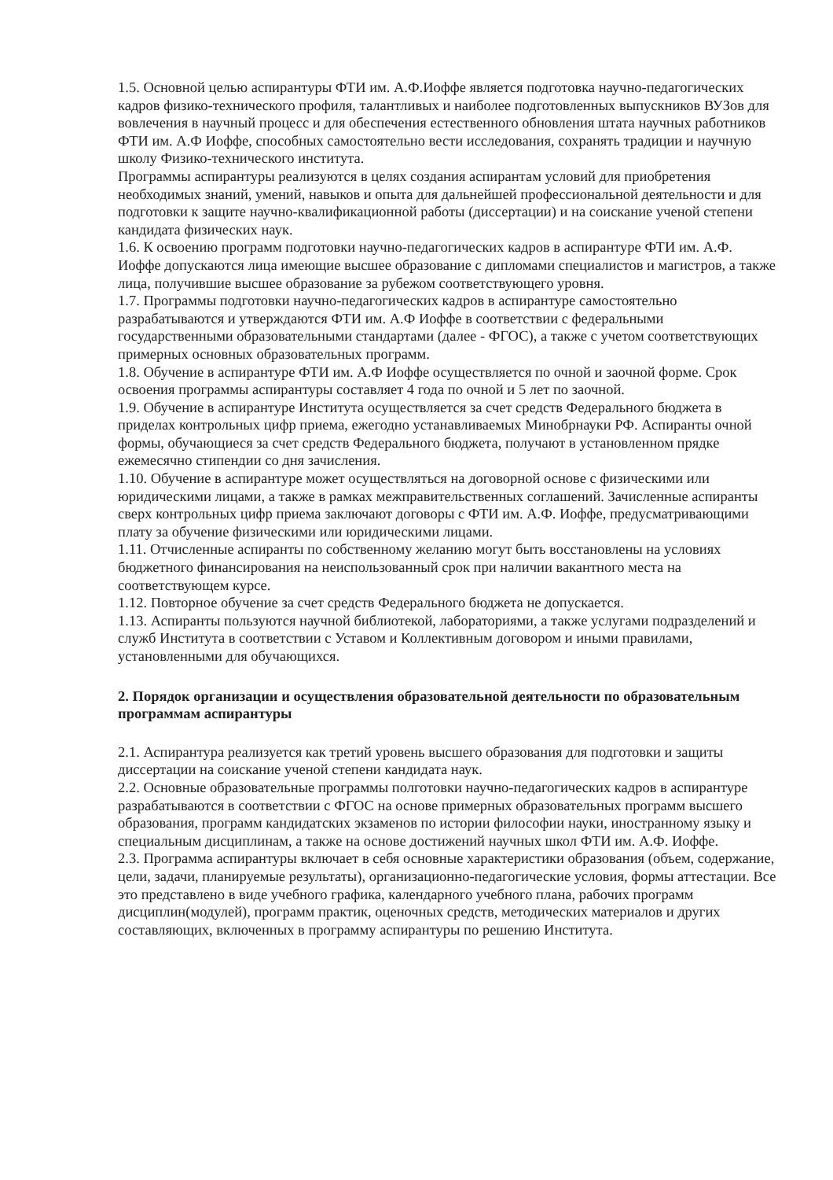1.5. Основной целью аспирантуры ФТИ им. А.Ф.Иоффе является подготовка научно-педагогических кадров физико-технического профиля, талантливых и наиболее подготовленных выпускников ВУЗов для вовлечения в научный процесс и для обеспечения естественного обновления штата научных работников ФТИ им. А.Ф Иоффе, способных самостоятельно вести исследования, сохранять традиции и научную школу Физико-технического института.
Программы аспирантуры реализуются в целях создания аспирантам условий для приобретения необходимых знаний, умений, навыков и опыта для дальнейшей профессиональной деятельности и для подготовки к защите научно-квалификационной работы (диссертации) и на соискание ученой степени кандидата физических наук.
1.6. К освоению программ подготовки научно-педагогических кадров в аспирантуре ФТИ им. А.Ф. Иоффе допускаются лица имеющие высшее образование с дипломами специалистов и магистров, а также лица, получившие высшее образование за рубежом соответствующего уровня.
1.7. Программы подготовки научно-педагогических кадров в аспирантуре самостоятельно разрабатываются и утверждаются ФТИ им. А.Ф Иоффе в соответствии с федеральными государственными образовательными стандартами (далее - ФГОС), а также с учетом соответствующих примерных основных образовательных программ.
1.8. Обучение в аспирантуре ФТИ им. А.Ф Иоффе осуществляется по очной и заочной форме. Срок освоения программы аспирантуры составляет 4 года по очной и 5 лет по заочной.
1.9. Обучение в аспирантуре Института осуществляется за счет средств Федерального бюджета в приделах контрольных цифр приема, ежегодно устанавливаемых Минобрнауки РФ. Аспиранты очной формы, обучающиеся за счет средств Федерального бюджета, получают в установленном прядке ежемесячно стипендии со дня зачисления.
1.10. Обучение в аспирантуре может осуществляться на договорной основе с физическими или юридическими лицами, а также в рамках межправительственных соглашений. Зачисленные аспиранты сверх контрольных цифр приема заключают договоры с ФТИ им. А.Ф. Иоффе, предусматривающими плату за обучение физическими или юридическими лицами.
1.11. Отчисленные аспиранты по собственному желанию могут быть восстановлены на условиях бюджетного финансирования на неиспользованный срок при наличии вакантного места на соответствующем курсе.
1.12. Повторное обучение за счет средств Федерального бюджета не допускается.
1.13. Аспиранты пользуются научной библиотекой, лабораториями, а также услугами подразделений и служб Института в соответствии с Уставом и Коллективным договором и иными правилами, установленными для обучающихся.
2. Порядок организации и осуществления образовательной деятельности по образовательным программам аспирантуры
2.1. Аспирантура реализуется как третий уровень высшего образования для подготовки и защиты диссертации на соискание ученой степени кандидата наук.
2.2. Основные образовательные программы полготовки научно-педагогических кадров в аспирантуре разрабатываются в соответствии с ФГОС на основе примерных образовательных программ высшего образования, программ кандидатских экзаменов по истории философии науки, иностранному языку и специальным дисциплинам, а также на основе достижений научных школ ФТИ им. А.Ф. Иоффе.
2.3. Программа аспирантуры включает в себя основные характеристики образования (объем, содержание, цели, задачи, планируемые результаты), организационно-педагогические условия, формы аттестации. Все это представлено в виде учебного графика, календарного учебного плана, рабочих программ дисциплин(модулей), программ практик, оценочных средств, методических материалов и других составляющих, включенных в программу аспирантуры по решению Института.